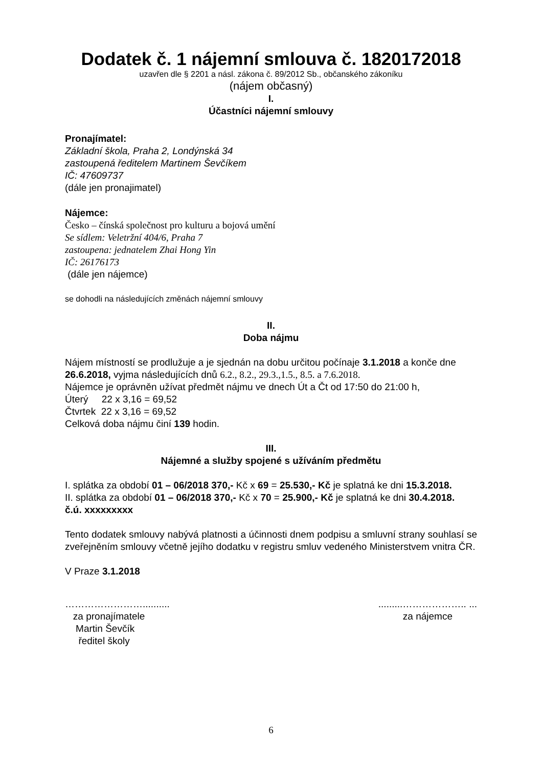Dodatek č. 1 nájemní smlouva č. 1820172018
uzavřen dle § 2201 a násl. zákona č. 89/2012 Sb., občanského zákoníku
(nájem občasný)
I.
Účastníci nájemní smlouvy
Pronajímatel:
Základní škola, Praha 2, Londýnská 34
zastoupená ředitelem Martinem Ševčíkem
IČ: 47609737
(dále jen pronajimatel)
Nájemce:
Česko – čínská společnost pro kulturu a bojová umění
Se sídlem: Veletržní 404/6, Praha 7
zastoupena: jednatelem Zhai Hong Yin
IČ: 26176173
(dále jen nájemce)
se dohodli na následujících změnách nájemní smlouvy
II.
Doba nájmu
Nájem místností se prodlužuje a je sjednán na dobu určitou počínaje 3.1.2018 a konče dne 26.6.2018, vyjma následujících dnů 6.2., 8.2., 29.3.,1.5., 8.5. a 7.6.2018.
Nájemce je oprávněn užívat předmět nájmu ve dnech Út a Čt od 17:50 do 21:00 h,
Úterý 22 x 3,16 = 69,52
Čtvrtek 22 x 3,16 = 69,52
Celková doba nájmu činí 139 hodin.
III.
Nájemné a služby spojené s užíváním předmětu
I. splátka za období 01 – 06/2018 370,- Kč x 69 = 25.530,- Kč je splatná ke dni 15.3.2018.
II. splátka za období 01 – 06/2018 370,- Kč x 70 = 25.900,- Kč je splatná ke dni 30.4.2018.
č.ú. xxxxxxxxx
Tento dodatek smlouvy nabývá platnosti a účinnosti dnem podpisu a smluvní strany souhlasí se zveřejněním smlouvy včetně jejího dodatku v registru smluv vedeného Ministerstvem vnitra ČR.
V Praze 3.1.2018
……………………..........
za pronajímatele
Martin Ševčík
ředitel školy
.........……………….. ...
za nájemce
6